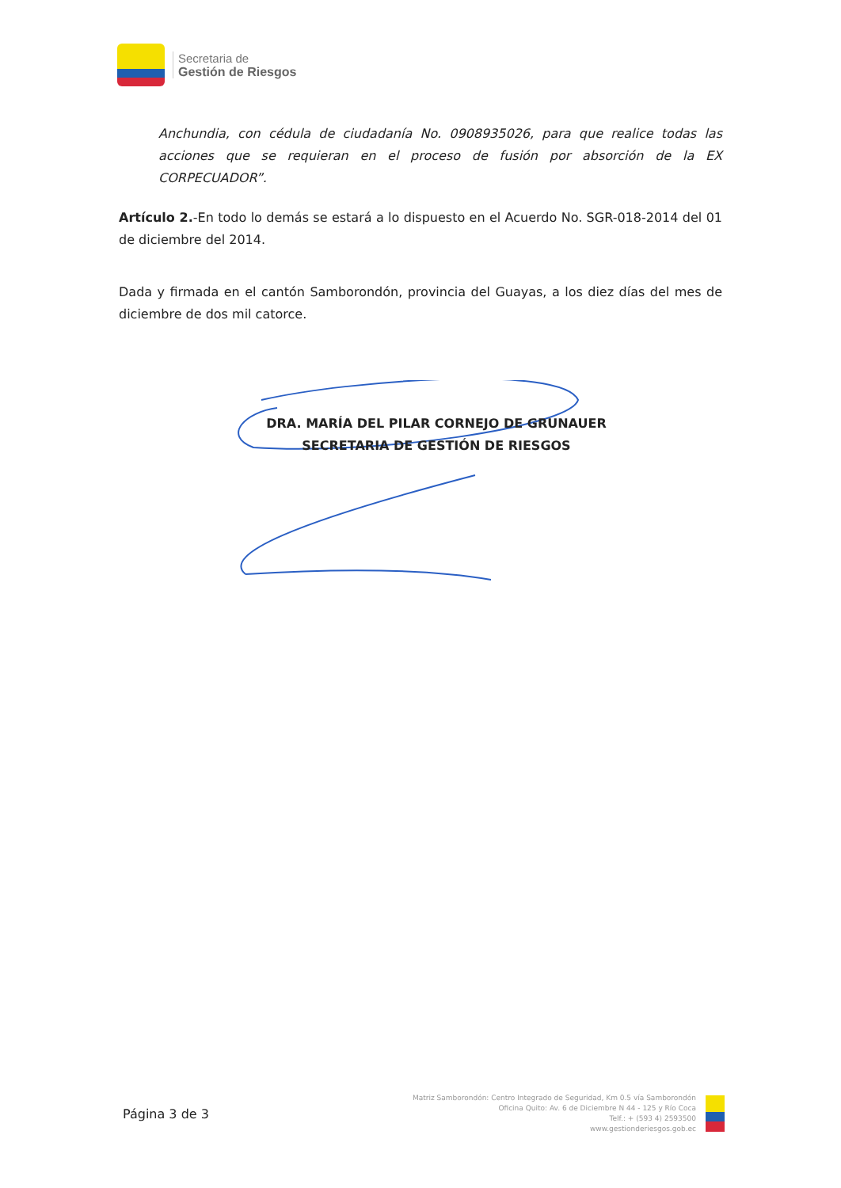Secretaria de
Gestión de Riesgos
Anchundia, con cédula de ciudadanía No. 0908935026, para que realice todas las acciones que se requieran en el proceso de fusión por absorción de la EX CORPECUADOR”.
Artículo 2.-En todo lo demás se estará a lo dispuesto en el Acuerdo No. SGR-018-2014 del 01 de diciembre del 2014.
Dada y firmada en el cantón Samborondón, provincia del Guayas, a los diez días del mes de diciembre de dos mil catorce.
DRA. MARÍA DEL PILAR CORNEJO DE GRUNAUER
SECRETARIA DE GESTIÓN DE RIESGOS
Página 3 de 3
Matriz Samborondón: Centro Integrado de Seguridad, Km 0.5 vía Samborondón
Oficina Quito: Av. 6 de Diciembre N 44 - 125 y Río Coca
Telf.: + (593 4) 2593500
www.gestionderiesgos.gob.ec